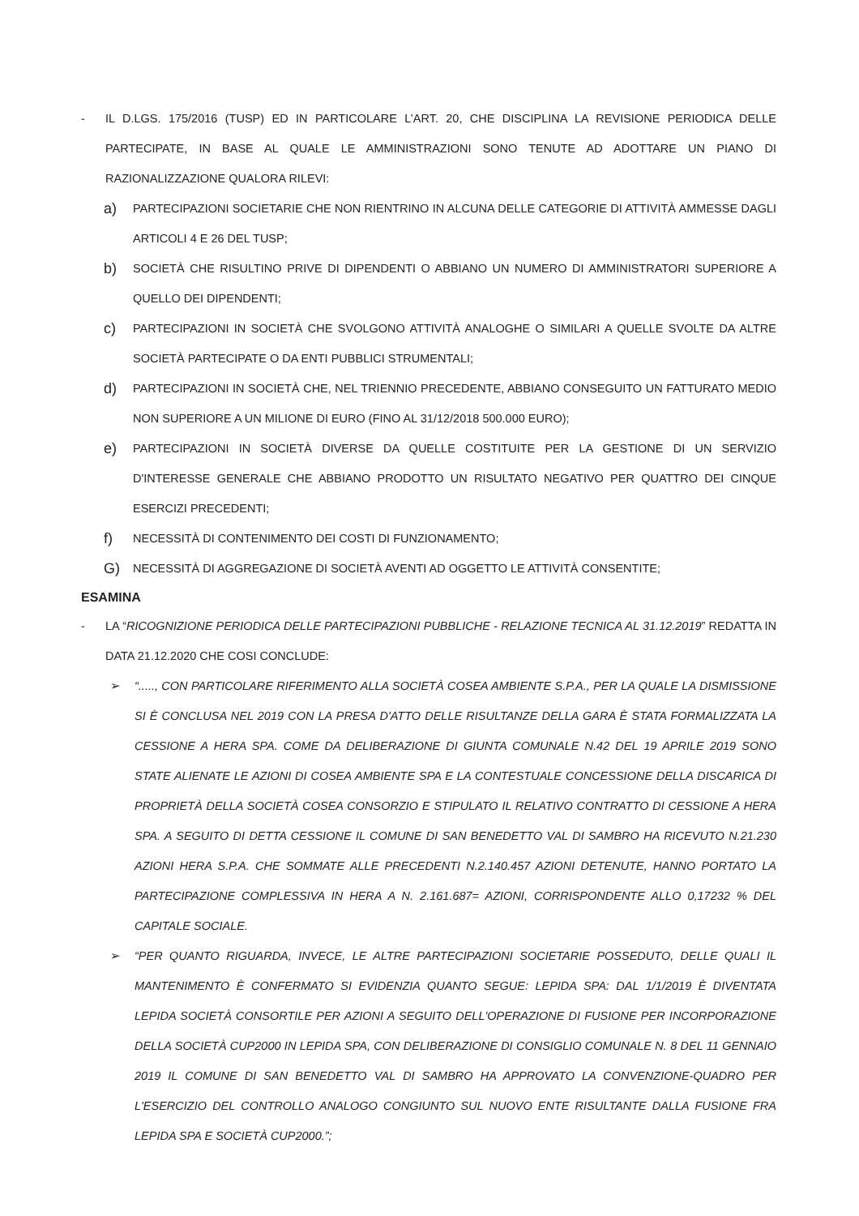- IL D.LGS. 175/2016 (TUSP) ED IN PARTICOLARE L’ART. 20, CHE DISCIPLINA LA REVISIONE PERIODICA DELLE PARTECIPATE, IN BASE AL QUALE LE AMMINISTRAZIONI SONO TENUTE AD ADOTTARE UN PIANO DI RAZIONALIZZAZIONE QUALORA RILEVI:
a)
PARTECIPAZIONI SOCIETARIE CHE NON RIENTRINO IN ALCUNA DELLE CATEGORIE DI ATTIVITÀ AMMESSE DAGLI ARTICOLI 4 E 26 DEL TUSP;
b)
SOCIETÀ CHE RISULTINO PRIVE DI DIPENDENTI O ABBIANO UN NUMERO DI AMMINISTRATORI SUPERIORE A QUELLO DEI DIPENDENTI;
c)
PARTECIPAZIONI IN SOCIETÀ CHE SVOLGONO ATTIVITÀ ANALOGHE O SIMILARI A QUELLE SVOLTE DA ALTRE SOCIETÀ PARTECIPATE O DA ENTI PUBBLICI STRUMENTALI;
d)
PARTECIPAZIONI IN SOCIETÀ CHE, NEL TRIENNIO PRECEDENTE, ABBIANO CONSEGUITO UN FATTURATO MEDIO NON SUPERIORE A UN MILIONE DI EURO (FINO AL 31/12/2018 500.000 EURO);
e)
PARTECIPAZIONI IN SOCIETÀ DIVERSE DA QUELLE COSTITUITE PER LA GESTIONE DI UN SERVIZIO D'INTERESSE GENERALE CHE ABBIANO PRODOTTO UN RISULTATO NEGATIVO PER QUATTRO DEI CINQUE ESERCIZI PRECEDENTI;
f)
NECESSITÀ DI CONTENIMENTO DEI COSTI DI FUNZIONAMENTO;
G)
NECESSITÀ DI AGGREGAZIONE DI SOCIETÀ AVENTI AD OGGETTO LE ATTIVITÀ CONSENTITE;
ESAMINA
- LA “RICOGNIZIONE PERIODICA DELLE PARTECIPAZIONI PUBBLICHE - RELAZIONE TECNICA AL 31.12.2019” REDATTA IN DATA 21.12.2020 CHE COSI CONCLUDE:
➢ “....., CON PARTICOLARE RIFERIMENTO ALLA SOCIETÀ COSEA AMBIENTE S.P.A., PER LA QUALE LA DISMISSIONE SI È CONCLUSA NEL 2019 CON LA PRESA D'ATTO DELLE RISULTANZE DELLA GARA È STATA FORMALIZZATA LA CESSIONE A HERA SPA. COME DA DELIBERAZIONE DI GIUNTA COMUNALE N.42 DEL 19 APRILE 2019 SONO STATE ALIENATE LE AZIONI DI COSEA AMBIENTE SPA E LA CONTESTUALE CONCESSIONE DELLA DISCARICA DI PROPRIETÀ DELLA SOCIETÀ COSEA CONSORZIO E STIPULATO IL RELATIVO CONTRATTO DI CESSIONE A HERA SPA. A SEGUITO DI DETTA CESSIONE IL COMUNE DI SAN BENEDETTO VAL DI SAMBRO HA RICEVUTO N.21.230 AZIONI HERA S.P.A. CHE SOMMATE ALLE PRECEDENTI N.2.140.457 AZIONI DETENUTE, HANNO PORTATO LA PARTECIPAZIONE COMPLESSIVA IN HERA A N. 2.161.687= AZIONI, CORRISPONDENTE ALLO 0,17232 % DEL CAPITALE SOCIALE.
➢ “PER QUANTO RIGUARDA, INVECE, LE ALTRE PARTECIPAZIONI SOCIETARIE POSSEDUTO, DELLE QUALI IL MANTENIMENTO È CONFERMATO SI EVIDENZIA QUANTO SEGUE: LEPIDA SPA: DAL 1/1/2019 È DIVENTATA LEPIDA SOCIETÀ CONSORTILE PER AZIONI A SEGUITO DELL'OPERAZIONE DI FUSIONE PER INCORPORAZIONE DELLA SOCIETÀ CUP2000 IN LEPIDA SPA, CON DELIBERAZIONE DI CONSIGLIO COMUNALE N. 8 DEL 11 GENNAIO 2019 IL COMUNE DI SAN BENEDETTO VAL DI SAMBRO HA APPROVATO LA CONVENZIONE-QUADRO PER L'ESERCIZIO DEL CONTROLLO ANALOGO CONGIUNTO SUL NUOVO ENTE RISULTANTE DALLA FUSIONE FRA LEPIDA SPA E SOCIETÀ CUP2000.”;